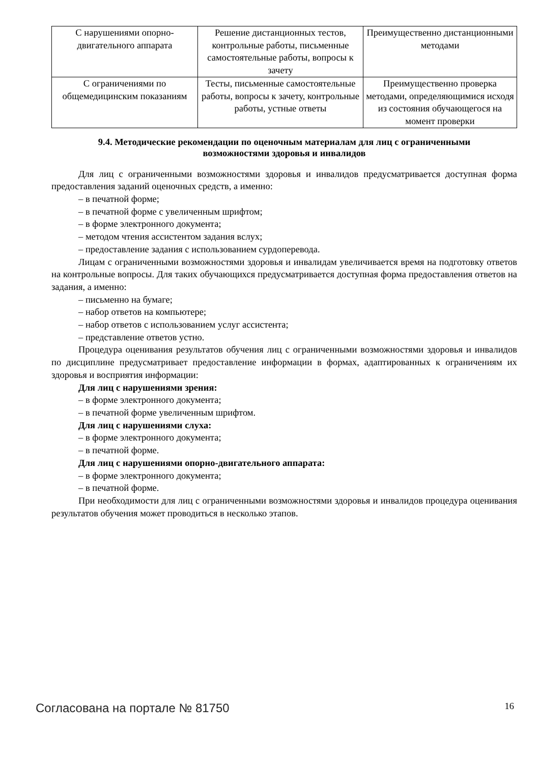| С нарушениями опорно-двигательного аппарата | Решение дистанционных тестов, контрольные работы, письменные самостоятельные работы, вопросы к зачету | Преимущественно дистанционными методами |
| С ограничениями по общемедицинским показаниям | Тесты, письменные самостоятельные работы, вопросы к зачету, контрольные работы, устные ответы | Преимущественно проверка методами, определяющимися исходя из состояния обучающегося на момент проверки |
9.4. Методические рекомендации по оценочным материалам для лиц с ограниченными возможностями здоровья и инвалидов
Для лиц с ограниченными возможностями здоровья и инвалидов предусматривается доступная форма предоставления заданий оценочных средств, а именно:
– в печатной форме;
– в печатной форме с увеличенным шрифтом;
– в форме электронного документа;
– методом чтения ассистентом задания вслух;
– предоставление задания с использованием сурдоперевода.
Лицам с ограниченными возможностями здоровья и инвалидам увеличивается время на подготовку ответов на контрольные вопросы. Для таких обучающихся предусматривается доступная форма предоставления ответов на задания, а именно:
– письменно на бумаге;
– набор ответов на компьютере;
– набор ответов с использованием услуг ассистента;
– представление ответов устно.
Процедура оценивания результатов обучения лиц с ограниченными возможностями здоровья и инвалидов по дисциплине предусматривает предоставление информации в формах, адаптированных к ограничениям их здоровья и восприятия информации:
Для лиц с нарушениями зрения:
– в форме электронного документа;
– в печатной форме увеличенным шрифтом.
Для лиц с нарушениями слуха:
– в форме электронного документа;
– в печатной форме.
Для лиц с нарушениями опорно-двигательного аппарата:
– в форме электронного документа;
– в печатной форме.
При необходимости для лиц с ограниченными возможностями здоровья и инвалидов процедура оценивания результатов обучения может проводиться в несколько этапов.
Согласована на портале № 81750 16